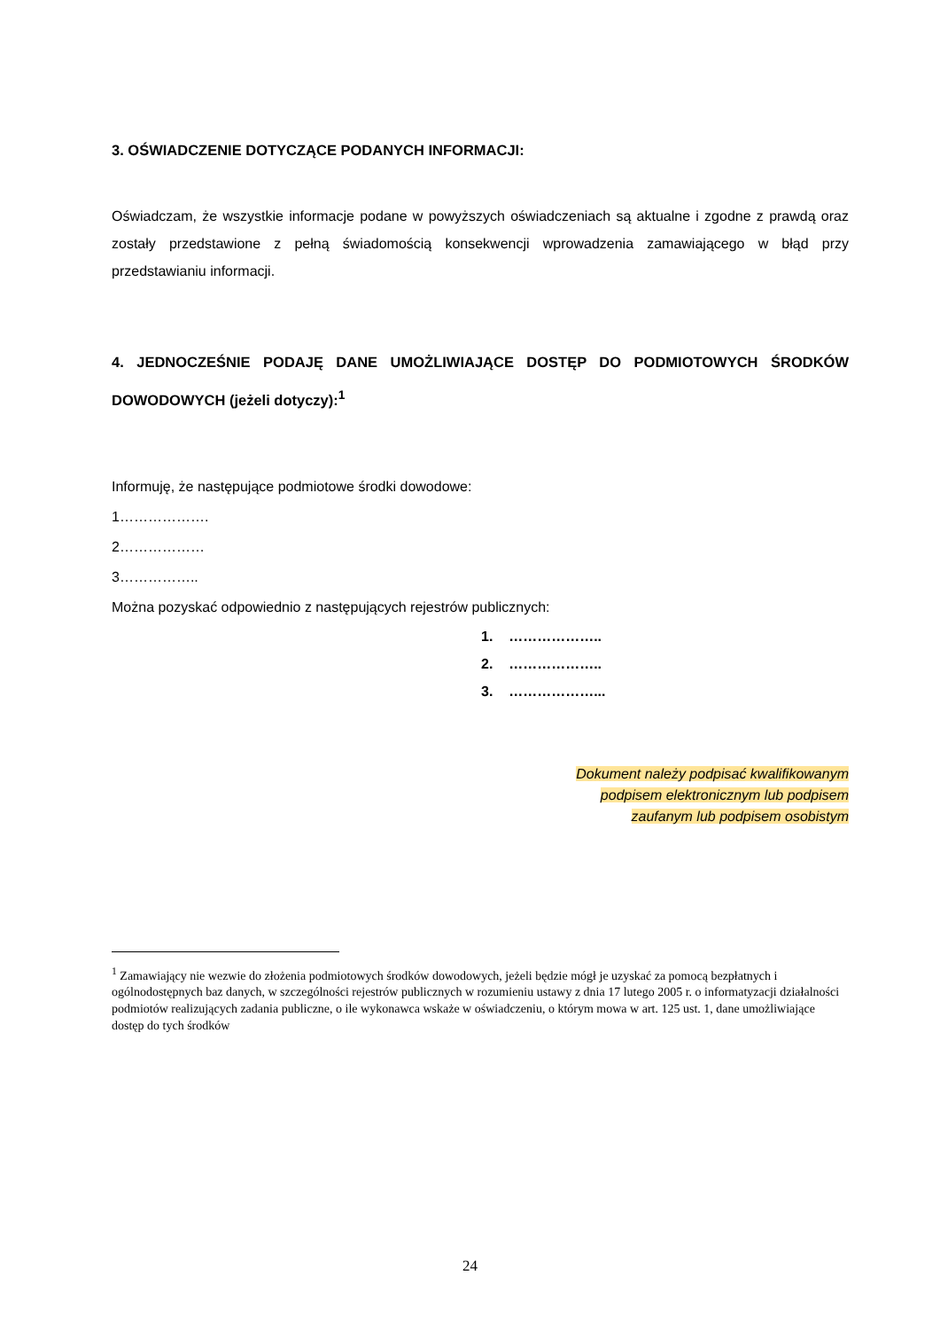3. OŚWIADCZENIE DOTYCZĄCE PODANYCH INFORMACJI:
Oświadczam, że wszystkie informacje podane w powyższych oświadczeniach są aktualne i zgodne z prawdą oraz zostały przedstawione z pełną świadomością konsekwencji wprowadzenia zamawiającego w błąd przy przedstawianiu informacji.
4. JEDNOCZEŚNIE PODAJĘ DANE UMOŻLIWIAJĄCE DOSTĘP DO PODMIOTOWYCH ŚRODKÓW DOWODOWYCH (jeżeli dotyczy):<sup>1</sup>
Informuję, że następujące podmiotowe środki dowodowe:
1……………….
2………………
3……………..
Można pozyskać odpowiednio z następujących rejestrów publicznych:
1. ………………..
2. ………………..
3. ………………...
Dokument należy podpisać kwalifikowanym
podpisem elektronicznym lub podpisem
zaufanym lub podpisem osobistym
<sup>1</sup> Zamawiający nie wezwie do złożenia podmiotowych środków dowodowych, jeżeli będzie mógł je uzyskać za pomocą bezpłatnych i ogólnodostępnych baz danych, w szczególności rejestrów publicznych w rozumieniu ustawy z dnia 17 lutego 2005 r. o informatyzacji działalności podmiotów realizujących zadania publiczne, o ile wykonawca wskaże w oświadczeniu, o którym mowa w art. 125 ust. 1, dane umożliwiające dostęp do tych środków
24